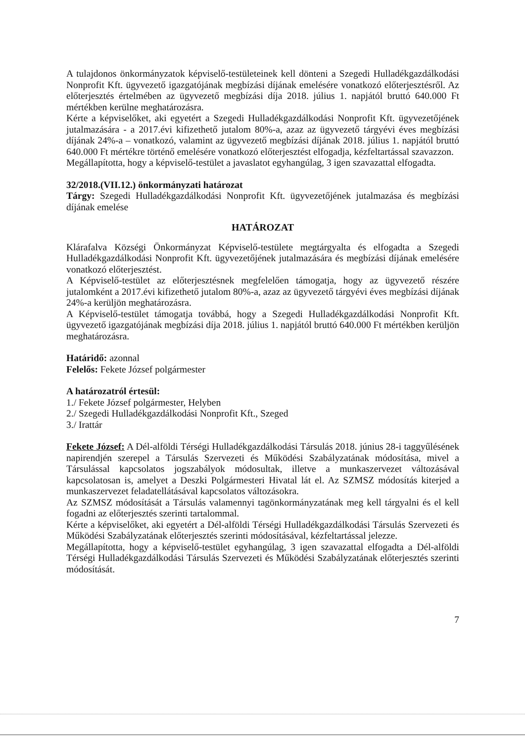A tulajdonos önkormányzatok képviselő-testületeinek kell dönteni a Szegedi Hulladékgazdálkodási Nonprofit Kft. ügyvezető igazgatójának megbízási díjának emelésére vonatkozó előterjesztésről. Az előterjesztés értelmében az ügyvezető megbízási díja 2018. július 1. napjától bruttó 640.000 Ft mértékben kerülne meghatározásra.
Kérte a képviselőket, aki egyetért a Szegedi Hulladékgazdálkodási Nonprofit Kft. ügyvezetőjének jutalmazására - a 2017.évi kifizethető jutalom 80%-a, azaz az ügyvezető tárgyévi éves megbízási díjának 24%-a – vonatkozó, valamint az ügyvezető megbízási díjának 2018. július 1. napjától bruttó 640.000 Ft mértékre történő emelésére vonatkozó előterjesztést elfogadja, kézfeltartással szavazzon.
Megállapította, hogy a képviselő-testület a javaslatot egyhangúlag, 3 igen szavazattal elfogadta.
32/2018.(VII.12.) önkormányzati határozat
Tárgy: Szegedi Hulladékgazdálkodási Nonprofit Kft. ügyvezetőjének jutalmazása és megbízási díjának emelése
HATÁROZAT
Klárafalva Községi Önkormányzat Képviselő-testülete megtárgyalta és elfogadta a Szegedi Hulladékgazdálkodási Nonprofit Kft. ügyvezetőjének jutalmazására és megbízási díjának emelésére vonatkozó előterjesztést.
A Képviselő-testület az előterjesztésnek megfelelően támogatja, hogy az ügyvezető részére jutalomként a 2017.évi kifizethető jutalom 80%-a, azaz az ügyvezető tárgyévi éves megbízási díjának 24%-a kerüljön meghatározásra.
A Képviselő-testület támogatja továbbá, hogy a Szegedi Hulladékgazdálkodási Nonprofit Kft. ügyvezető igazgatójának megbízási díja 2018. július 1. napjától bruttó 640.000 Ft mértékben kerüljön meghatározásra.
Határidő: azonnal
Felelős: Fekete József polgármester
A határozatról értesül:
1./ Fekete József polgármester, Helyben
2./ Szegedi Hulladékgazdálkodási Nonprofit Kft., Szeged
3./ Irattár
Fekete József: A Dél-alföldi Térségi Hulladékgazdálkodási Társulás 2018. június 28-i taggyűlésének napirendjén szerepel a Társulás Szervezeti és Működési Szabályzatának módosítása, mivel a Társulással kapcsolatos jogszabályok módosultak, illetve a munkaszervezet változásával kapcsolatosan is, amelyet a Deszki Polgármesteri Hivatal lát el. Az SZMSZ módosítás kiterjed a munkaszervezet feladatellátásával kapcsolatos változásokra.
Az SZMSZ módosítását a Társulás valamennyi tagönkormányzatának meg kell tárgyalni és el kell fogadni az előterjesztés szerinti tartalommal.
Kérte a képviselőket, aki egyetért a Dél-alföldi Térségi Hulladékgazdálkodási Társulás Szervezeti és Működési Szabályzatának előterjesztés szerinti módosításával, kézfeltartással jelezze.
Megállapította, hogy a képviselő-testület egyhangúlag, 3 igen szavazattal elfogadta a Dél-alföldi Térségi Hulladékgazdálkodási Társulás Szervezeti és Működési Szabályzatának előterjesztés szerinti módosítását.
7